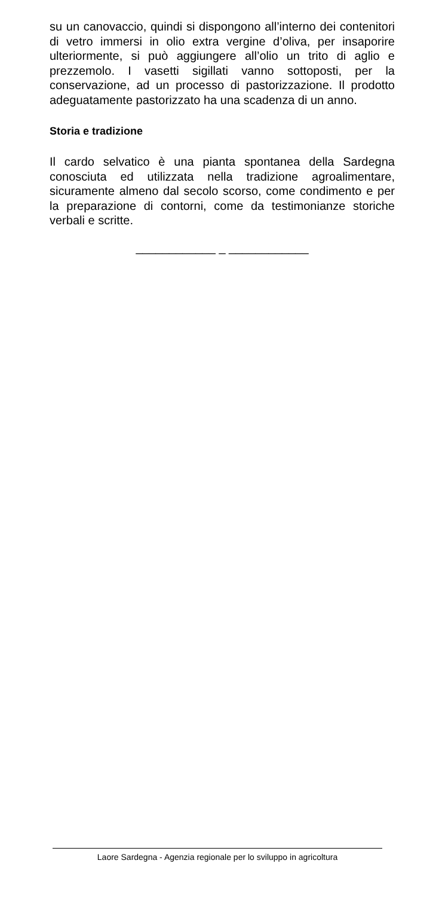su un canovaccio, quindi si dispongono all’interno dei contenitori di vetro immersi in olio extra vergine d’oliva, per insaporire ulteriormente, si può aggiungere all’olio un trito di aglio e prezzemolo. I vasetti sigillati vanno sottoposti, per la conservazione, ad un processo di pastorizzazione. Il prodotto adeguatamente pastorizzato ha una scadenza di un anno.
Storia e tradizione
Il cardo selvatico è una pianta spontanea della Sardegna conosciuta ed utilizzata nella tradizione agroalimentare, sicuramente almeno dal secolo scorso, come condimento e per la preparazione di contorni, come da testimonianze storiche verbali e scritte.
____________ _ ____________
Laore Sardegna - Agenzia regionale per lo sviluppo in agricoltura